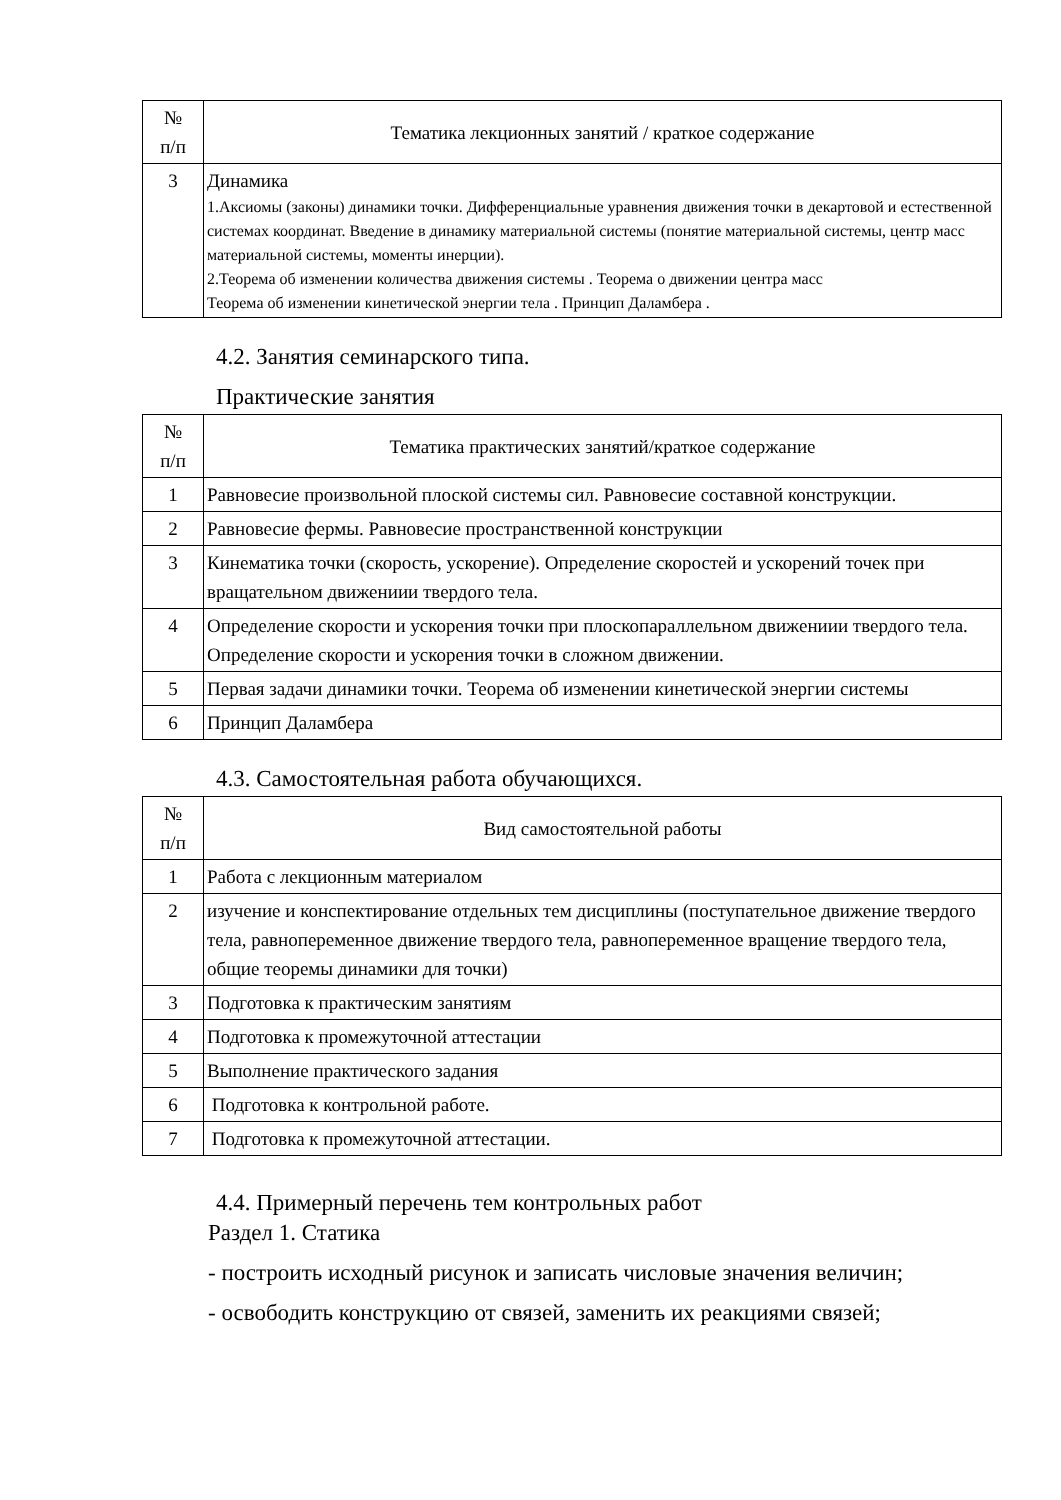| № п/п | Тематика лекционных занятий / краткое содержание |
| --- | --- |
| 3 | Динамика 1.Аксиомы (законы) динамики точки. Дифференциальные уравнения движения точки в декартовой и естественной системах координат. Введение в динамику материальной системы (понятие материальной системы, центр масс материальной системы, моменты инерции). 2.Теорема об изменении количества движения системы . Теорема о движении центра масс Теорема об изменении кинетической энергии тела . Принцип Даламбера . |
4.2. Занятия семинарского типа.
Практические занятия
| № п/п | Тематика практических занятий/краткое содержание |
| --- | --- |
| 1 | Равновесие произвольной плоской системы сил. Равновесие составной конструкции. |
| 2 | Равновесие фермы. Равновесие пространственной конструкции |
| 3 | Кинематика точки (скорость, ускорение). Определение скоростей и ускорений точек при вращательном движениии твердого тела. |
| 4 | Определение скорости и ускорения точки при плоскопараллельном движениии твердого тела. Определение скорости и ускорения точки в сложном движении. |
| 5 | Первая задачи динамики точки. Теорема об изменении кинетической энергии системы |
| 6 | Принцип Даламбера |
4.3. Самостоятельная работа обучающихся.
| № п/п | Вид самостоятельной работы |
| --- | --- |
| 1 | Работа с лекционным материалом |
| 2 | изучение и конспектирование отдельных тем дисциплины (поступательное движение твердого тела, равнопеременное движение твердого тела, равнопеременное вращение твердого тела, общие теоремы динамики для точки) |
| 3 | Подготовка к практическим занятиям |
| 4 | Подготовка к промежуточной аттестации |
| 5 | Выполнение практического задания |
| 6 | Подготовка к контрольной работе. |
| 7 | Подготовка к промежуточной аттестации. |
4.4. Примерный перечень тем контрольных работ
Раздел 1. Статика
- построить исходный рисунок и записать числовые значения величин;
- освободить конструкцию от связей, заменить их реакциями связей;